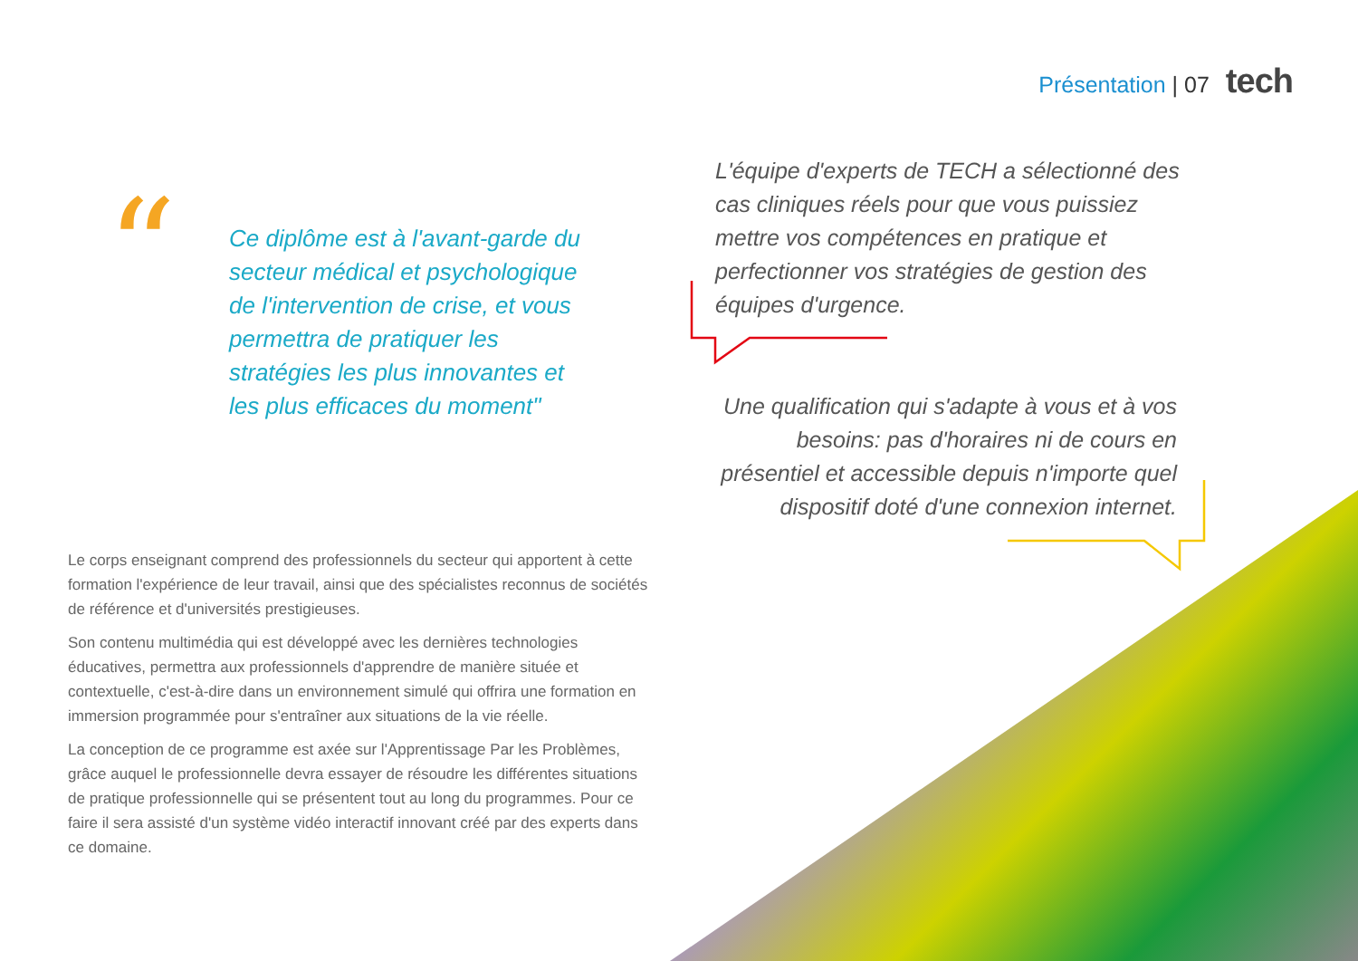Présentation | 07 tech
“
Ce diplôme est à l'avant-garde du secteur médical et psychologique de l'intervention de crise, et vous permettra de pratiquer les stratégies les plus innovantes et les plus efficaces du moment"
L'équipe d'experts de TECH a sélectionné des cas cliniques réels pour que vous puissiez mettre vos compétences en pratique et perfectionner vos stratégies de gestion des équipes d'urgence.
Une qualification qui s'adapte à vous et à vos besoins: pas d'horaires ni de cours en présentiel et accessible depuis n'importe quel dispositif doté d'une connexion internet.
Le corps enseignant comprend des professionnels du secteur qui apportent à cette formation l'expérience de leur travail, ainsi que des spécialistes reconnus de sociétés de référence et d'universités prestigieuses.
Son contenu multimédia qui est développé avec les dernières technologies éducatives, permettra aux professionnels d'apprendre de manière située et contextuelle, c'est-à-dire dans un environnement simulé qui offrira une formation en immersion programmée pour s'entraîner aux situations de la vie réelle.
La conception de ce programme est axée sur l'Apprentissage Par les Problèmes, grâce auquel le professionnelle devra essayer de résoudre les différentes situations de pratique professionnelle qui se présentent tout au long du programmes. Pour ce faire il sera assisté d'un système vidéo interactif innovant créé par des experts dans ce domaine.